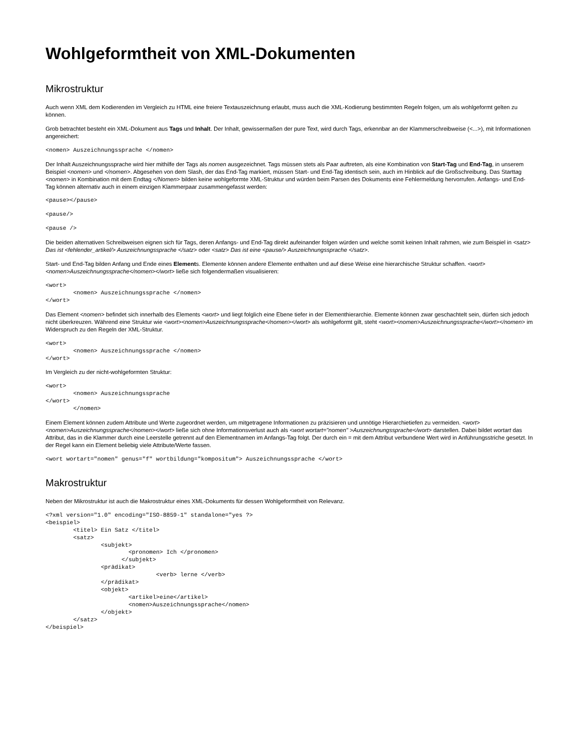Wohlgeformtheit von XML-Dokumenten
Mikrostruktur
Auch wenn XML dem Kodierenden im Vergleich zu HTML eine freiere Textauszeichnung erlaubt, muss auch die XML-Kodierung bestimmten Regeln folgen, um als wohlgeformt gelten zu können.
Grob betrachtet besteht ein XML-Dokument aus Tags und Inhalt. Der Inhalt, gewissermaßen der pure Text, wird durch Tags, erkennbar an der Klammerschreibweise (<...>), mit Informationen angereichert:
<nomen> Auszeichnungssprache </nomen>
Der Inhalt Auszeichnungssprache wird hier mithilfe der Tags als nomen ausgezeichnet. Tags müssen stets als Paar auftreten, als eine Kombination von Start-Tag und End-Tag, in unserem Beispiel <nomen> und </nomen>. Abgesehen von dem Slash, der das End-Tag markiert, müssen Start- und End-Tag identisch sein, auch im Hinblick auf die Großschreibung. Das Starttag <nomen> in Kombination mit dem Endtag </Nomen> bilden keine wohlgeformte XML-Struktur und würden beim Parsen des Dokuments eine Fehlermeldung hervorrufen. Anfangs- und End-Tag können alternativ auch in einem einzigen Klammerpaar zusammengefasst werden:
<pause></pause>
<pause/>
<pause />
Die beiden alternativen Schreibweisen eignen sich für Tags, deren Anfangs- und End-Tag direkt aufeinander folgen würden und welche somit keinen Inhalt rahmen, wie zum Beispiel in <satz> Das ist <fehlender_artikel/> Auszeichnungssprache </satz> oder <satz> Das ist eine <pause/> Auszeichnungssprache </satz>.
Start- und End-Tag bilden Anfang und Ende eines Elements. Elemente können andere Elemente enthalten und auf diese Weise eine hierarchische Struktur schaffen. <wort><nomen>Auszeichnungssprache</nomen></wort> ließe sich folgendermaßen visualisieren:
<wort>
	<nomen> Auszeichnungssprache </nomen>
</wort>
Das Element <nomen> befindet sich innerhalb des Elements <wort> und liegt folglich eine Ebene tiefer in der Elementhierarchie. Elemente können zwar geschachtelt sein, dürfen sich jedoch nicht überkreuzen. Während eine Struktur wie <wort><nomen>Auszeichnungssprache</nomen></wort> als wohlgeformt gilt, steht <wort><nomen>Auszeichnungssprache</wort></nomen> im Widerspruch zu den Regeln der XML-Struktur.
<wort>
	<nomen> Auszeichnungssprache </nomen>
</wort>
Im Vergleich zu der nicht-wohlgeformten Struktur:
<wort>
	<nomen> Auszeichnungssprache
</wort>
	</nomen>
Einem Element können zudem Attribute und Werte zugeordnet werden, um mitgetragene Informationen zu präzisieren und unnötige Hierarchietiefen zu vermeiden. <wort><nomen>Auszeichnungssprache</nomen></wort> ließe sich ohne Informationsverlust auch als <wort wortart="nomen" >Auszeichnungssprache</wort> darstellen. Dabei bildet wortart das Attribut, das in die Klammer durch eine Leerstelle getrennt auf den Elementnamen im Anfangs-Tag folgt. Der durch ein = mit dem Attribut verbundene Wert wird in Anführungsstriche gesetzt. In der Regel kann ein Element beliebig viele Attribute/Werte fassen.
<wort wortart="nomen" genus="f" wortbildung="kompositum"> Auszeichnungssprache </wort>
Makrostruktur
Neben der Mikrostruktur ist auch die Makrostruktur eines XML-Dokuments für dessen Wohlgeformtheit von Relevanz.
<?xml version="1.0" encoding="ISO-8859-1" standalone="yes ?>
<beispiel>
	<titel> Ein Satz </titel>
	<satz>
		<subjekt>
			<pronomen> Ich </pronomen>
		      </subjekt>
		<prädikat>
				<verb> lerne </verb>
		</prädikat>
		<objekt>
			<artikel>eine</artikel>
			<nomen>Auszeichnungssprache</nomen>
		</objekt>
	</satz>
</beispiel>